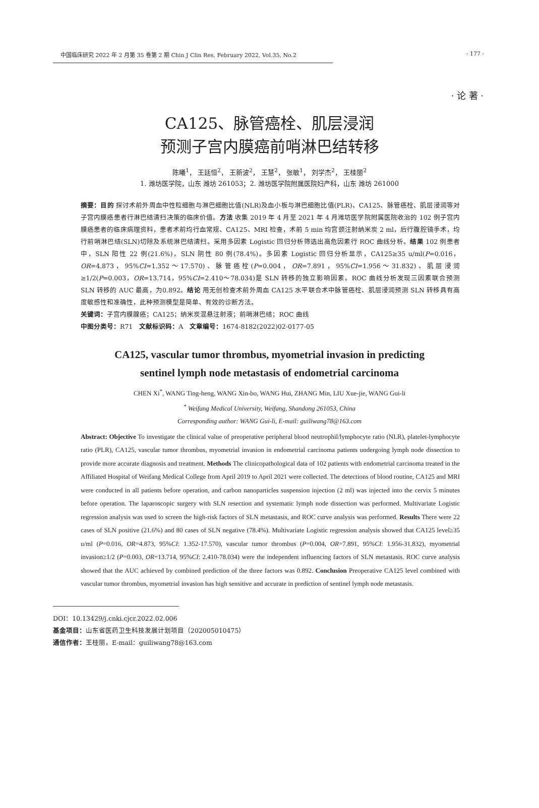中国临床研究 2022 年 2 月第 35 卷第 2 期 Chin J Clin Res, February 2022, Vol.35, No.2 · 177 ·
· 论 著 ·
CA125、脉管癌栓、肌层浸润
预测子宫内膜癌前哨淋巴结转移
陈曦<sup>1</sup>， 王廷恒<sup>2</sup>， 王新波<sup>2</sup>， 王慧<sup>2</sup>， 张敏<sup>1</sup>， 刘学杰<sup>2</sup>， 王桂丽<sup>2</sup>
1. 潍坊医学院，山东 潍坊 261053；2. 潍坊医学院附属医院妇产科，山东 潍坊 261000
摘要：目的 探讨术前外周血中性粒细胞与淋巴细胞比值(NLR)及血小板与淋巴细胞比值(PLR)、CA125、脉管癌栓、肌层浸润等对子宫内膜癌患者行淋巴结清扫决策的临床价值。方法 收集 2019 年 4 月至 2021 年 4 月潍坊医学院附属医院收治的 102 例子宫内膜癌患者的临床病理资料，患者术前均行血常规、CA125、MRI 检查，术前 5 min 均宫颈注射纳米炭 2 ml，后行腹腔镜手术，均行前哨淋巴结(SLN)切除及系统淋巴结清扫。采用多因素 Logistic 回归分析筛选出高危因素行 ROC 曲线分析。结果 102 例患者中，SLN 阳性 22 例(21.6%)，SLN 阴性 80 例(78.4%)。多因素 Logistic 回归分析显示，CA125≥35 u/ml(P=0.016，OR=4.873，95%CI=1.352～17.570)、脉管癌栓(P=0.004，OR=7.891，95%CI=1.956～31.832)、肌层浸润≥1/2(P=0.003，OR=13.714，95%CI=2.410～78.034)是 SLN 转移的独立影响因素。ROC 曲线分析发现三因素联合预测 SLN 转移的 AUC 最高，为0.892。结论 用无创检查术前外周血 CA125 水平联合术中脉管癌栓、肌层浸润预测 SLN 转移具有高度敏感性和准确性，此种预测模型是简单、有效的诊断方法。
关键词：子宫内膜腺癌；CA125；纳米炭混悬注射液；前哨淋巴结；ROC 曲线
中图分类号：R71　文献标识码：A　文章编号：1674-8182(2022)02-0177-05
CA125, vascular tumor thrombus, myometrial invasion in predicting
sentinel lymph node metastasis of endometrial carcinoma
CHEN Xi<sup>*</sup>, WANG Ting-heng, WANG Xin-bo, WANG Hui, ZHANG Min, LIU Xue-jie, WANG Gui-li
<sup>*</sup> Weifang Medical University, Weifang, Shandong 261053, China
Corresponding author: WANG Gui-li, E-mail: guiliwang78@163.com
Abstract: Objective To investigate the clinical value of preoperative peripheral blood neutrophil/lymphocyte ratio (NLR), platelet-lymphocyte ratio (PLR), CA125, vascular tumor thrombus, myometrial invasion in endometrial carcinoma patients undergoing lymph node dissection to provide more accurate diagnosis and treatment. Methods The clinicopathological data of 102 patients with endometrial carcinoma treated in the Affiliated Hospital of Weifang Medical College from April 2019 to April 2021 were collected. The detections of blood routine, CA125 and MRI were conducted in all patients before operation, and carbon nanoparticles suspension injection (2 ml) was injected into the cervix 5 minutes before operation. The laparoscopic surgery with SLN resection and systematic lymph node dissection was performed. Multivariate Logistic regression analysis was used to screen the high-risk factors of SLN metastasis, and ROC curve analysis was performed. Results There were 22 cases of SLN positive (21.6%) and 80 cases of SLN negative (78.4%). Multivariate Logistic regression analysis showed that CA125 level≥35 u/ml (P=0.016, OR=4.873, 95%CI: 1.352-17.570), vascular tumor thrombus (P=0.004, OR=7.891, 95%CI: 1.956-31.832), myometrial invasion≥1/2 (P=0.003, OR=13.714, 95%CI: 2.410-78.034) were the independent influencing factors of SLN metastasis. ROC curve analysis showed that the AUC achieved by combined prediction of the three factors was 0.892. Conclusion Preoperative CA125 level combined with vascular tumor thrombus, myometrial invasion has high sensitive and accurate in prediction of sentinel lymph node metastasis.
DOI：10.13429/j.cnki.cjcr.2022.02.006
基金项目：山东省医药卫生科技发展计划项目（202005010475）
通信作者：王桂丽，E-mail：guiliwang78@163.com